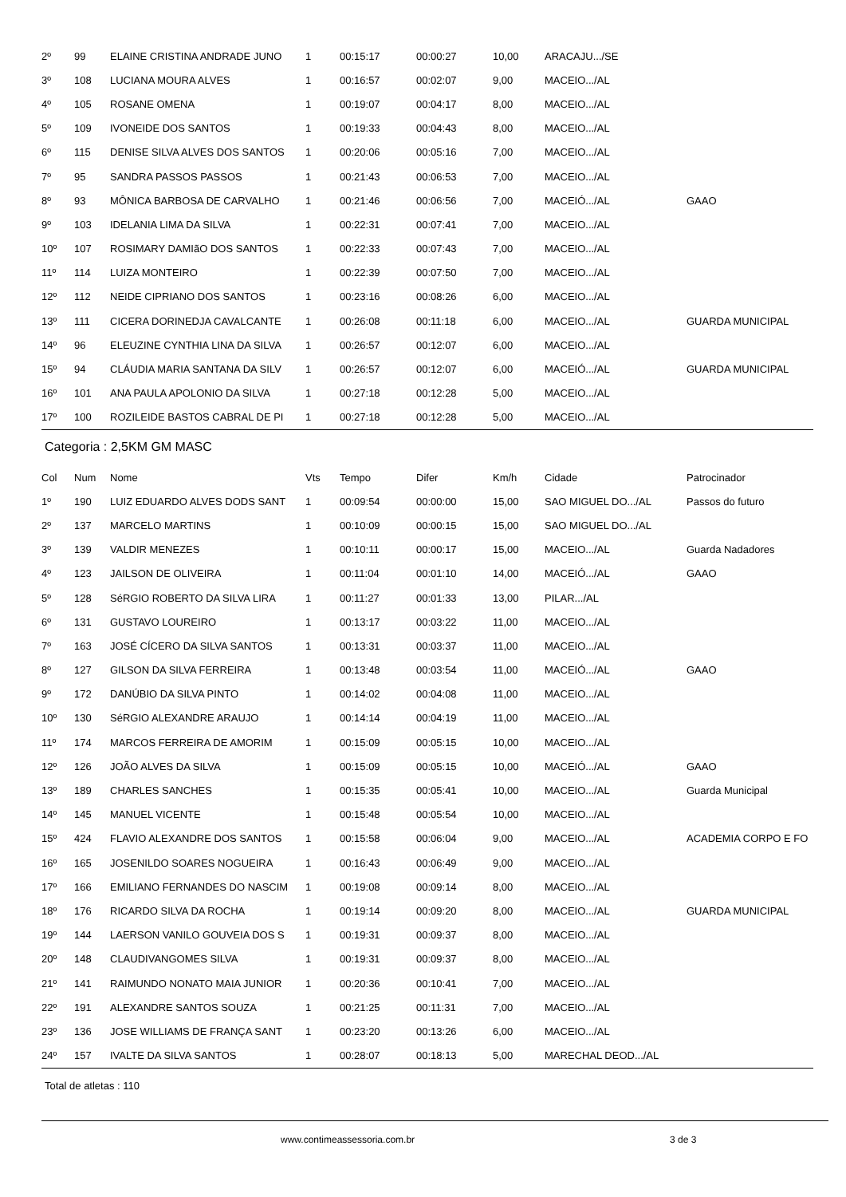| 2º | 99 | ELAINE CRISTINA ANDRADE JUNO | 1 | 00:15:17 | 00:00:27 | 10,00 | ARACAJU.../SE | |
| 3º | 108 | LUCIANA MOURA ALVES | 1 | 00:16:57 | 00:02:07 | 9,00 | MACEIO.../AL | |
| 4º | 105 | ROSANE OMENA | 1 | 00:19:07 | 00:04:17 | 8,00 | MACEIO.../AL | |
| 5º | 109 | IVONEIDE DOS SANTOS | 1 | 00:19:33 | 00:04:43 | 8,00 | MACEIO.../AL | |
| 6º | 115 | DENISE SILVA ALVES DOS SANTOS | 1 | 00:20:06 | 00:05:16 | 7,00 | MACEIO.../AL | |
| 7º | 95 | SANDRA PASSOS PASSOS | 1 | 00:21:43 | 00:06:53 | 7,00 | MACEIO.../AL | |
| 8º | 93 | MÔNICA BARBOSA DE CARVALHO | 1 | 00:21:46 | 00:06:56 | 7,00 | MACEIÓ.../AL | GAAO |
| 9º | 103 | IDELANIA LIMA DA SILVA | 1 | 00:22:31 | 00:07:41 | 7,00 | MACEIO.../AL | |
| 10º | 107 | ROSIMARY DAMIãO DOS SANTOS | 1 | 00:22:33 | 00:07:43 | 7,00 | MACEIO.../AL | |
| 11º | 114 | LUIZA MONTEIRO | 1 | 00:22:39 | 00:07:50 | 7,00 | MACEIO.../AL | |
| 12º | 112 | NEIDE CIPRIANO DOS SANTOS | 1 | 00:23:16 | 00:08:26 | 6,00 | MACEIO.../AL | |
| 13º | 111 | CICERA DORINEDJA CAVALCANTE | 1 | 00:26:08 | 00:11:18 | 6,00 | MACEIO.../AL | GUARDA MUNICIPAL |
| 14º | 96 | ELEUZINE CYNTHIA LINA DA SILVA | 1 | 00:26:57 | 00:12:07 | 6,00 | MACEIO.../AL | |
| 15º | 94 | CLÁUDIA MARIA SANTANA DA SILV | 1 | 00:26:57 | 00:12:07 | 6,00 | MACEIÓ.../AL | GUARDA MUNICIPAL |
| 16º | 101 | ANA PAULA APOLONIO DA SILVA | 1 | 00:27:18 | 00:12:28 | 5,00 | MACEIO.../AL | |
| 17º | 100 | ROZILEIDE BASTOS CABRAL DE PI | 1 | 00:27:18 | 00:12:28 | 5,00 | MACEIO.../AL | |
Categoria : 2,5KM GM MASC
| Col | Num | Nome | Vts | Tempo | Difer | Km/h | Cidade | Patrocinador |
| --- | --- | --- | --- | --- | --- | --- | --- | --- |
| 1º | 190 | LUIZ EDUARDO ALVES DODS SANT | 1 | 00:09:54 | 00:00:00 | 15,00 | SAO MIGUEL DO.../AL | Passos do futuro |
| 2º | 137 | MARCELO MARTINS | 1 | 00:10:09 | 00:00:15 | 15,00 | SAO MIGUEL DO.../AL | |
| 3º | 139 | VALDIR MENEZES | 1 | 00:10:11 | 00:00:17 | 15,00 | MACEIO.../AL | Guarda Nadadores |
| 4º | 123 | JAILSON DE OLIVEIRA | 1 | 00:11:04 | 00:01:10 | 14,00 | MACEIÓ.../AL | GAAO |
| 5º | 128 | SéRGIO ROBERTO DA SILVA LIRA | 1 | 00:11:27 | 00:01:33 | 13,00 | PILAR.../AL | |
| 6º | 131 | GUSTAVO LOUREIRO | 1 | 00:13:17 | 00:03:22 | 11,00 | MACEIO.../AL | |
| 7º | 163 | JOSÉ CÍCERO DA SILVA SANTOS | 1 | 00:13:31 | 00:03:37 | 11,00 | MACEIO.../AL | |
| 8º | 127 | GILSON DA SILVA FERREIRA | 1 | 00:13:48 | 00:03:54 | 11,00 | MACEIÓ.../AL | GAAO |
| 9º | 172 | DANÚBIO DA SILVA PINTO | 1 | 00:14:02 | 00:04:08 | 11,00 | MACEIO.../AL | |
| 10º | 130 | SéRGIO ALEXANDRE ARAUJO | 1 | 00:14:14 | 00:04:19 | 11,00 | MACEIO.../AL | |
| 11º | 174 | MARCOS FERREIRA DE AMORIM | 1 | 00:15:09 | 00:05:15 | 10,00 | MACEIO.../AL | |
| 12º | 126 | JOÃO ALVES DA SILVA | 1 | 00:15:09 | 00:05:15 | 10,00 | MACEIÓ.../AL | GAAO |
| 13º | 189 | CHARLES SANCHES | 1 | 00:15:35 | 00:05:41 | 10,00 | MACEIO.../AL | Guarda Municipal |
| 14º | 145 | MANUEL VICENTE | 1 | 00:15:48 | 00:05:54 | 10,00 | MACEIO.../AL | |
| 15º | 424 | FLAVIO ALEXANDRE DOS SANTOS | 1 | 00:15:58 | 00:06:04 | 9,00 | MACEIO.../AL | ACADEMIA CORPO E FO |
| 16º | 165 | JOSENILDO SOARES NOGUEIRA | 1 | 00:16:43 | 00:06:49 | 9,00 | MACEIO.../AL | |
| 17º | 166 | EMILIANO FERNANDES DO NASCIM | 1 | 00:19:08 | 00:09:14 | 8,00 | MACEIO.../AL | |
| 18º | 176 | RICARDO SILVA DA ROCHA | 1 | 00:19:14 | 00:09:20 | 8,00 | MACEIO.../AL | GUARDA MUNICIPAL |
| 19º | 144 | LAERSON VANILO GOUVEIA DOS S | 1 | 00:19:31 | 00:09:37 | 8,00 | MACEIO.../AL | |
| 20º | 148 | CLAUDIVANGOMES SILVA | 1 | 00:19:31 | 00:09:37 | 8,00 | MACEIO.../AL | |
| 21º | 141 | RAIMUNDO NONATO MAIA JUNIOR | 1 | 00:20:36 | 00:10:41 | 7,00 | MACEIO.../AL | |
| 22º | 191 | ALEXANDRE SANTOS SOUZA | 1 | 00:21:25 | 00:11:31 | 7,00 | MACEIO.../AL | |
| 23º | 136 | JOSE WILLIAMS DE FRANÇA SANT | 1 | 00:23:20 | 00:13:26 | 6,00 | MACEIO.../AL | |
| 24º | 157 | IVALTE DA SILVA SANTOS | 1 | 00:28:07 | 00:18:13 | 5,00 | MARECHAL DEOD.../AL | |
Total de atletas : 110
www.contimeassessoria.com.br 3 de 3